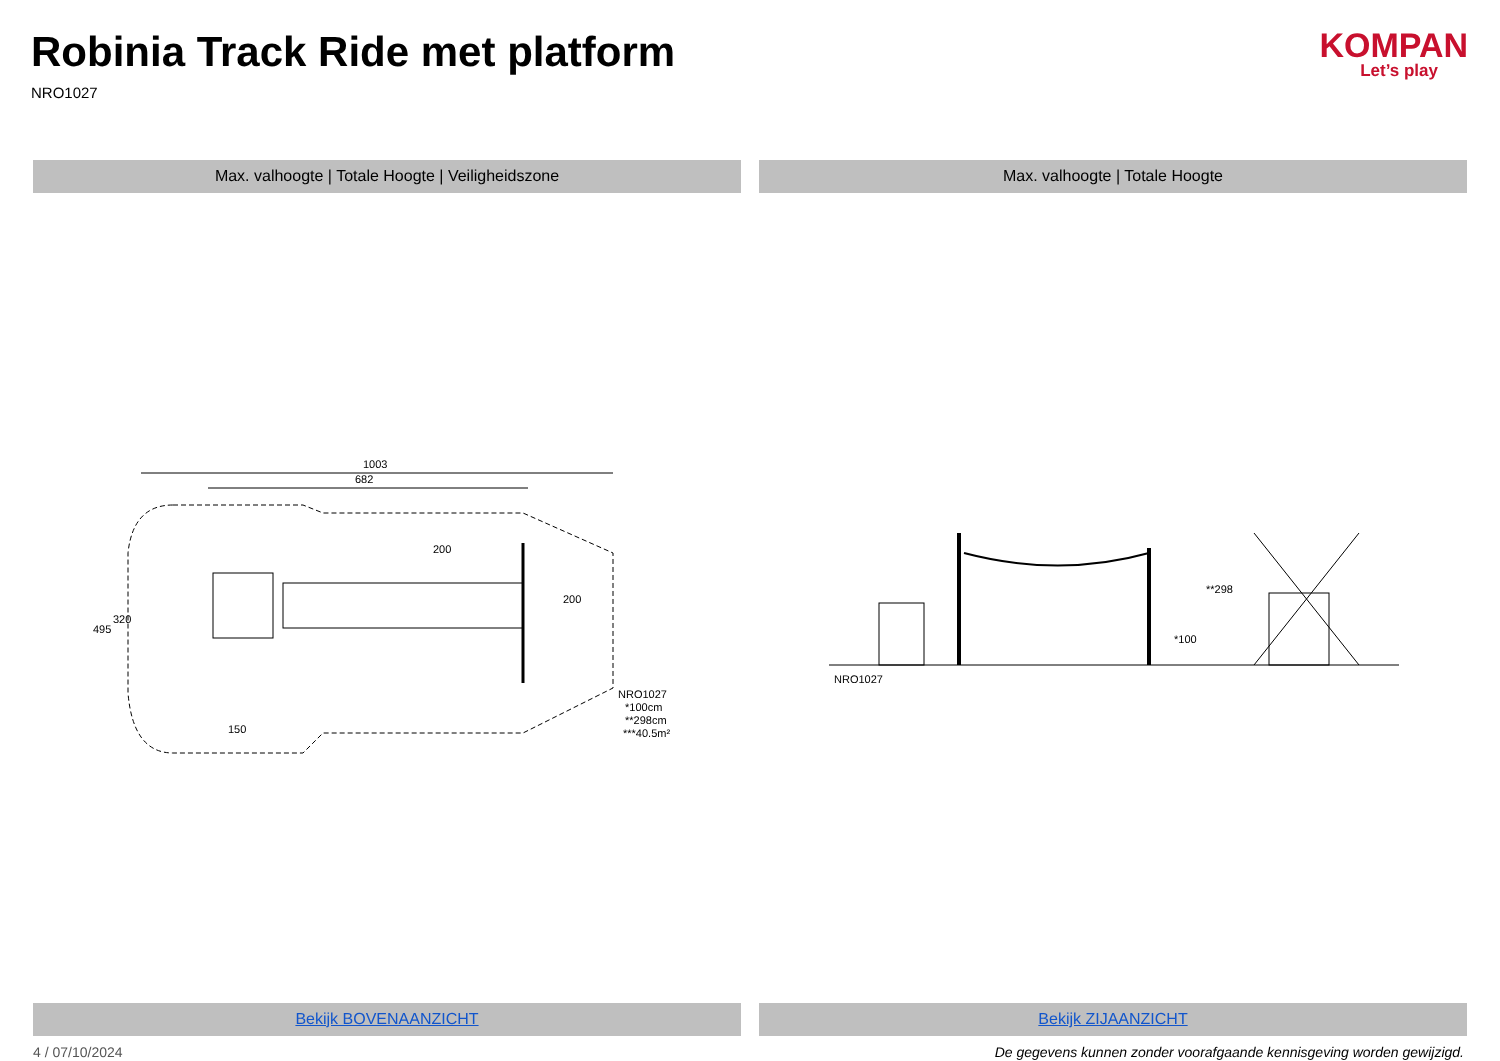Robinia Track Ride met platform
NRO1027
KOMPAN
Let’s play
Max. valhoogte | Totale Hoogte | Veiligheidszone
1003
682
NRO1027
*100cm
**298cm
***40.5m²
200
495
320
150
200
Bekijk BOVENAANZICHT
Max. valhoogte | Totale Hoogte
NRO1027
*100
**298
Bekijk ZIJAANZICHT
4 / 07/10/2024 De gegevens kunnen zonder voorafgaande kennisgeving worden gewijzigd.